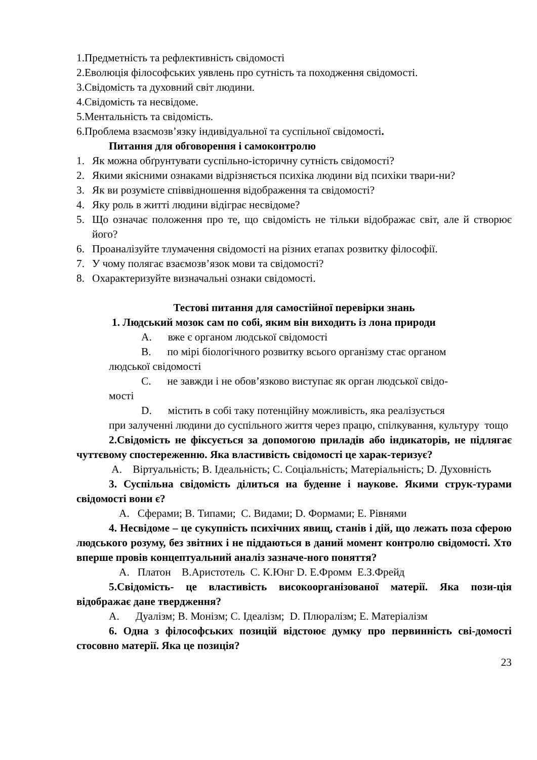1.Предметність та рефлективність свідомості
2.Еволюція філософських уявлень про сутність та походження свідомості.
3.Свідомість та духовний світ людини.
4.Свідомість та несвідоме.
5.Ментальність та свідомість.
6.Проблема взаємозв’язку індивідуальної та суспільної свідомості.
Питання для обговорення і самоконтролю
1. Як можна обґрунтувати суспільно-історичну сутність свідомості?
2. Якими якісними ознаками відрізняється психіка людини від психіки твари-ни?
3. Як ви розумієте співвідношення відображення та свідомості?
4. Яку роль в житті людини відіграє несвідоме?
5. Що означає положення про те, що свідомість не тільки відображає світ, але й створює його?
6. Проаналізуйте тлумачення свідомості на різних етапах розвитку філософії.
7. У чому полягає взаємозв’язок мови та свідомості?
8. Охарактеризуйте визначальні ознаки свідомості.
Тестові питання для самостійної перевірки знань
1. Людський мозок сам по собі, яким він виходить із лона природи
A. вже є органом людської свідомості
B. по мірі біологічного розвитку всього організму стає органом
людської свідомості
C. не завжди і не обов’язково виступає як орган людської свідо-
мості
D. містить в собі таку потенційну можливість, яка реалізується
при залученні людини до суспільного життя через працю, спілкування, культуру тощо
2.Свідомість не фіксується за допомогою приладів або індикаторів, не підлягає чуттєвому спостереженню. Яка властивість свідомості це харак-теризує?
A. Віртуальність; B. Ідеальність; C. Соціальність; Матеріальність; D. Духовність
3. Суспільна свідомість ділиться на буденне і наукове. Якими струк-турами свідомості вони є?
A. Сферами; B. Типами; C. Видами; D. Формами; E. Рівнями
4. Несвідоме – це сукупність психічних явищ, станів і дій, що лежать поза сферою людського розуму, без звітних і не піддаються в даний момент контролю свідомості. Хто вперше провів концептуальний аналіз зазначе-ного поняття?
A. Платон B.Аристотель C. К.Юнг D. Е.Фромм E.З.Фрейд
5.Свідомість- це властивість високоорганізованої матерії. Яка пози-ція відображає дане твердження?
A. Дуалізм; B. Монізм; C. Ідеалізм; D. Плюралізм; E. Матеріалізм
6. Одна з філософських позицій відстоює думку про первинність сві-домості стосовно матерії. Яка це позиція?
23